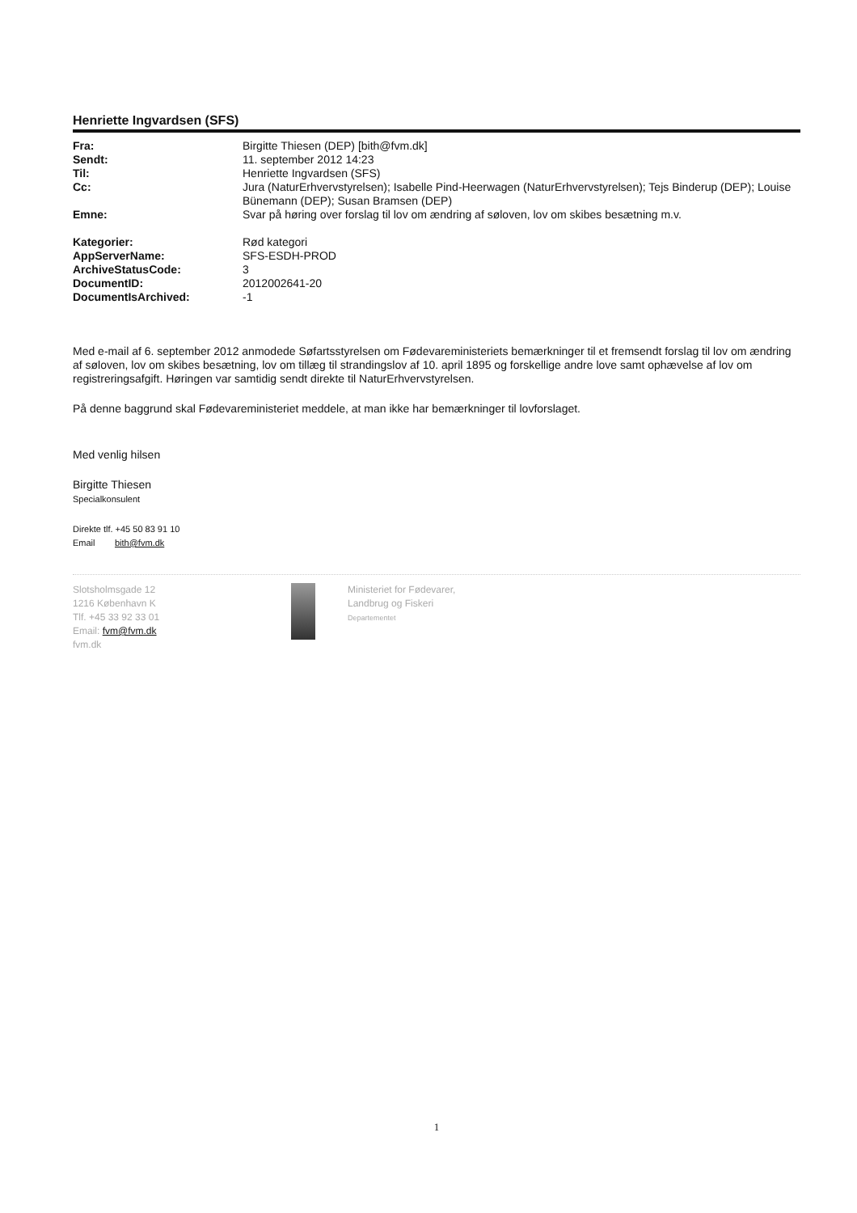Henriette Ingvardsen (SFS)
| Fra: | Birgitte Thiesen (DEP) [bith@fvm.dk] |
| Sendt: | 11. september 2012 14:23 |
| Til: | Henriette Ingvardsen (SFS) |
| Cc: | Jura (NaturErhvervstyrelsen); Isabelle Pind-Heerwagen (NaturErhvervstyrelsen); Tejs Binderup (DEP); Louise Bünemann (DEP); Susan Bramsen (DEP) |
| Emne: | Svar på høring over forslag til lov om ændring af søloven, lov om skibes besætning m.v. |
| Kategorier: | Rød kategori |
| AppServerName: | SFS-ESDH-PROD |
| ArchiveStatusCode: | 3 |
| DocumentID: | 2012002641-20 |
| DocumentIsArchived: | -1 |
Med e-mail af 6. september 2012 anmodede Søfartsstyrelsen om Fødevareministeriets bemærkninger til et fremsendt forslag til lov om ændring af søloven, lov om skibes besætning, lov om tillæg til strandingslov af 10. april 1895 og forskellige andre love samt ophævelse af lov om registreringsafgift. Høringen var samtidig sendt direkte til NaturErhvervstyrelsen.
På denne baggrund skal Fødevareministeriet meddele, at man ikke har bemærkninger til lovforslaget.
Med venlig hilsen
Birgitte Thiesen
Specialkonsulent
Direkte tlf. +45 50 83 91 10
Email bith@fvm.dk
Slotsholmsgade 12
1216 København K
Tlf. +45 33 92 33 01
Email: fvm@fvm.dk
fvm.dk
Ministeriet for Fødevarer,
Landbrug og Fiskeri
Departementet
1